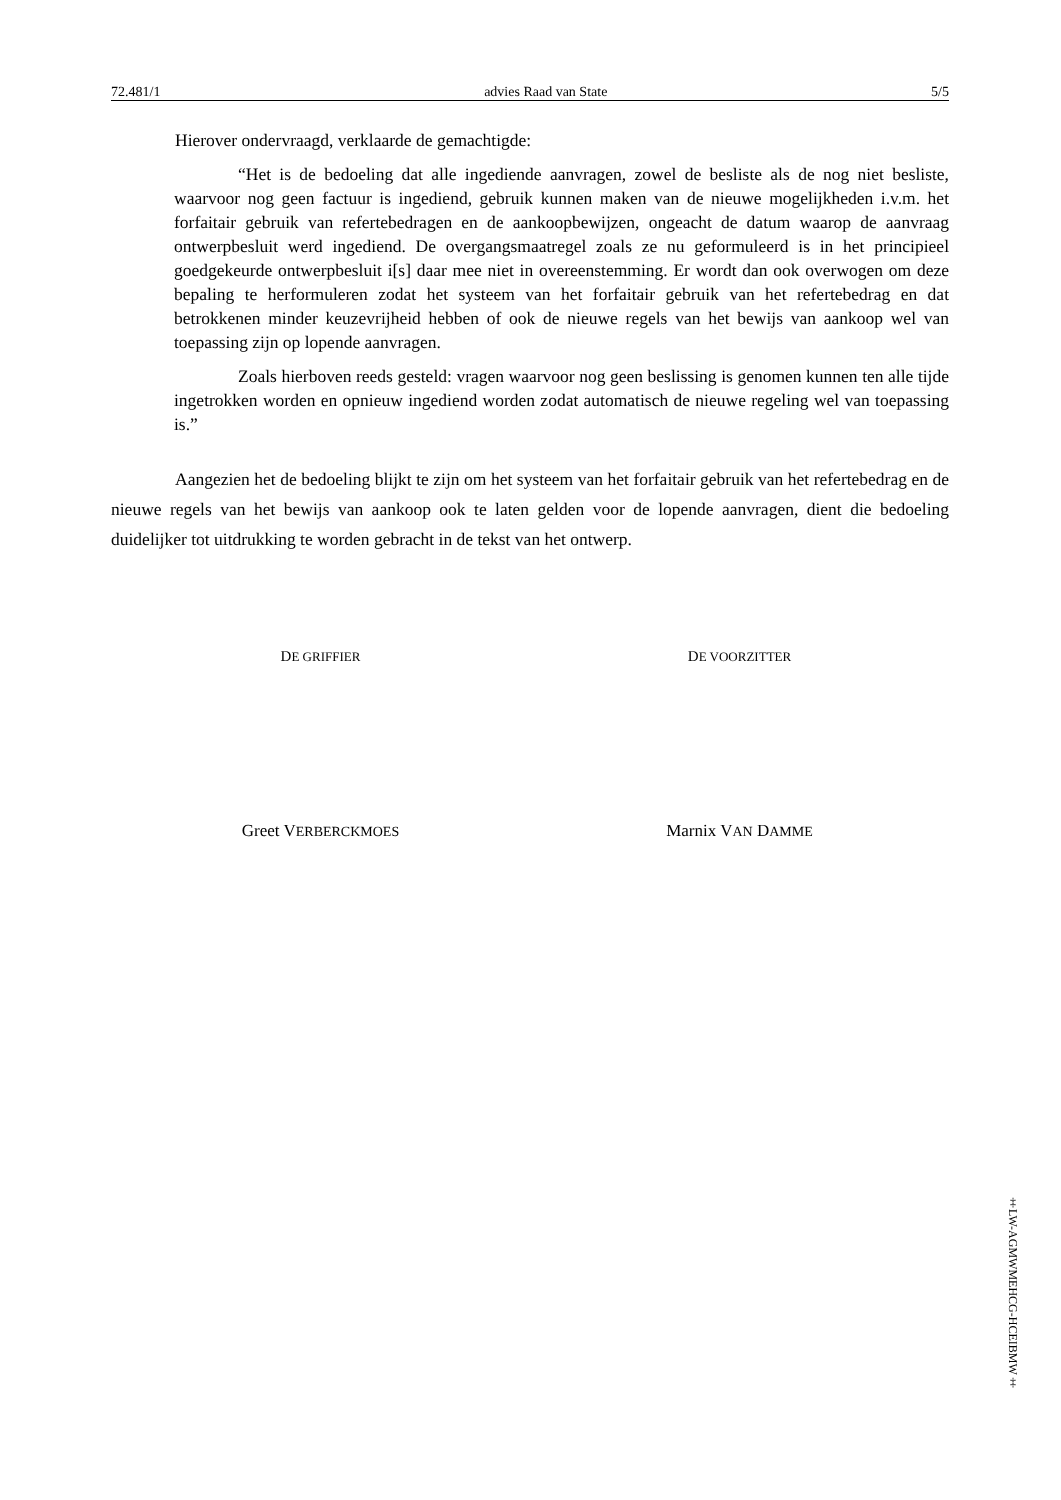72.481/1 advies Raad van State 5/5
Hierover ondervraagd, verklaarde de gemachtigde:
“Het is de bedoeling dat alle ingediende aanvragen, zowel de besliste als de nog niet besliste, waarvoor nog geen factuur is ingediend, gebruik kunnen maken van de nieuwe mogelijkheden i.v.m. het forfaitair gebruik van refertebedragen en de aankoopbewijzen, ongeacht de datum waarop de aanvraag ontwerpbesluit werd ingediend. De overgangsmaatregel zoals ze nu geformuleerd is in het principieel goedgekeurde ontwerpbesluit i[s] daar mee niet in overeenstemming. Er wordt dan ook overwogen om deze bepaling te herformuleren zodat het systeem van het forfaitair gebruik van het refertebedrag en dat betrokkenen minder keuzevrijheid hebben of ook de nieuwe regels van het bewijs van aankoop wel van toepassing zijn op lopende aanvragen.
Zoals hierboven reeds gesteld: vragen waarvoor nog geen beslissing is genomen kunnen ten alle tijde ingetrokken worden en opnieuw ingediend worden zodat automatisch de nieuwe regeling wel van toepassing is.”
Aangezien het de bedoeling blijkt te zijn om het systeem van het forfaitair gebruik van het refertebedrag en de nieuwe regels van het bewijs van aankoop ook te laten gelden voor de lopende aanvragen, dient die bedoeling duidelijker tot uitdrukking te worden gebracht in de tekst van het ontwerp.
DE GRIFFIER
DE VOORZITTER
Greet VERBERCKMOES
Marnix VAN DAMME
‡LW-AGMWMEHCG-HCEIBMW‡